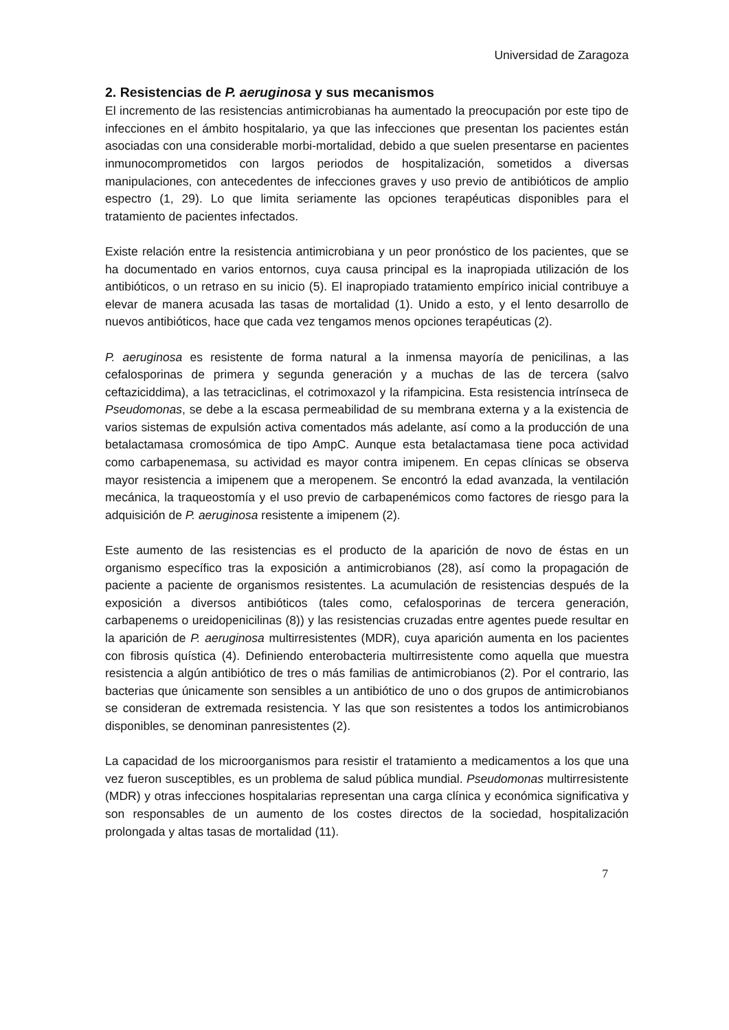Universidad de Zaragoza
2. Resistencias de P. aeruginosa y sus mecanismos
El incremento de las resistencias antimicrobianas ha aumentado la preocupación por este tipo de infecciones en el ámbito hospitalario, ya que las infecciones que presentan los pacientes están asociadas con una considerable morbi-mortalidad, debido a que suelen presentarse en pacientes inmunocomprometidos con largos periodos de hospitalización, sometidos a diversas manipulaciones, con antecedentes de infecciones graves y uso previo de antibióticos de amplio espectro (1, 29). Lo que limita seriamente las opciones terapéuticas disponibles para el tratamiento de pacientes infectados.
Existe relación entre la resistencia antimicrobiana y un peor pronóstico de los pacientes, que se ha documentado en varios entornos, cuya causa principal es la inapropiada utilización de los antibióticos, o un retraso en su inicio (5). El inapropiado tratamiento empírico inicial contribuye a elevar de manera acusada las tasas de mortalidad (1). Unido a esto, y el lento desarrollo de nuevos antibióticos, hace que cada vez tengamos menos opciones terapéuticas (2).
P. aeruginosa es resistente de forma natural a la inmensa mayoría de penicilinas, a las cefalosporinas de primera y segunda generación y a muchas de las de tercera (salvo ceftaziciddima), a las tetraciclinas, el cotrimoxazol y la rifampicina. Esta resistencia intrínseca de Pseudomonas, se debe a la escasa permeabilidad de su membrana externa y a la existencia de varios sistemas de expulsión activa comentados más adelante, así como a la producción de una betalactamasa cromosómica de tipo AmpC. Aunque esta betalactamasa tiene poca actividad como carbapenemasa, su actividad es mayor contra imipenem. En cepas clínicas se observa mayor resistencia a imipenem que a meropenem. Se encontró la edad avanzada, la ventilación mecánica, la traqueostomía y el uso previo de carbapenémicos como factores de riesgo para la adquisición de P. aeruginosa resistente a imipenem (2).
Este aumento de las resistencias es el producto de la aparición de novo de éstas en un organismo específico tras la exposición a antimicrobianos (28), así como la propagación de paciente a paciente de organismos resistentes. La acumulación de resistencias después de la exposición a diversos antibióticos (tales como, cefalosporinas de tercera generación, carbapenems o ureidopenicilinas (8)) y las resistencias cruzadas entre agentes puede resultar en la aparición de P. aeruginosa multirresistentes (MDR), cuya aparición aumenta en los pacientes con fibrosis quística (4). Definiendo enterobacteria multirresistente como aquella que muestra resistencia a algún antibiótico de tres o más familias de antimicrobianos (2). Por el contrario, las bacterias que únicamente son sensibles a un antibiótico de uno o dos grupos de antimicrobianos se consideran de extremada resistencia. Y las que son resistentes a todos los antimicrobianos disponibles, se denominan panresistentes (2).
La capacidad de los microorganismos para resistir el tratamiento a medicamentos a los que una vez fueron susceptibles, es un problema de salud pública mundial. Pseudomonas multirresistente (MDR) y otras infecciones hospitalarias representan una carga clínica y económica significativa y son responsables de un aumento de los costes directos de la sociedad, hospitalización prolongada y altas tasas de mortalidad (11).
7